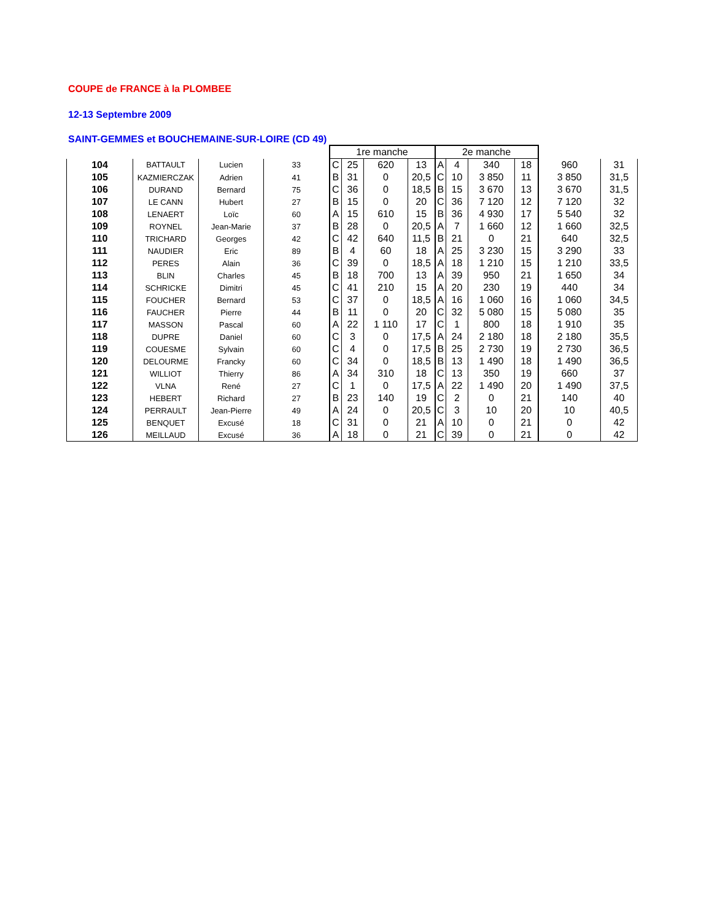COUPE de FRANCE à la PLOMBEE
12-13 Septembre 2009
SAINT-GEMMES et BOUCHEMAINE-SUR-LOIRE (CD 49)
| | | | | 1re manche | | | | 2e manche | | | | | |
| --- | --- | --- | --- | --- | --- | --- | --- | --- | --- | --- | --- | --- | --- |
| 104 | BATTAULT | Lucien | 33 | C | 25 | 620 | 13 | A | 4 | 340 | 18 | 960 | 31 |
| 105 | KAZMIERCZAK | Adrien | 41 | B | 31 | 0 | 20,5 | C | 10 | 3 850 | 11 | 3 850 | 31,5 |
| 106 | DURAND | Bernard | 75 | C | 36 | 0 | 18,5 | B | 15 | 3 670 | 13 | 3 670 | 31,5 |
| 107 | LE CANN | Hubert | 27 | B | 15 | 0 | 20 | C | 36 | 7 120 | 12 | 7 120 | 32 |
| 108 | LENAERT | Loïc | 60 | A | 15 | 610 | 15 | B | 36 | 4 930 | 17 | 5 540 | 32 |
| 109 | ROYNEL | Jean-Marie | 37 | B | 28 | 0 | 20,5 | A | 7 | 1 660 | 12 | 1 660 | 32,5 |
| 110 | TRICHARD | Georges | 42 | C | 42 | 640 | 11,5 | B | 21 | 0 | 21 | 640 | 32,5 |
| 111 | NAUDIER | Eric | 89 | B | 4 | 60 | 18 | A | 25 | 3 230 | 15 | 3 290 | 33 |
| 112 | PERES | Alain | 36 | C | 39 | 0 | 18,5 | A | 18 | 1 210 | 15 | 1 210 | 33,5 |
| 113 | BLIN | Charles | 45 | B | 18 | 700 | 13 | A | 39 | 950 | 21 | 1 650 | 34 |
| 114 | SCHRICKE | Dimitri | 45 | C | 41 | 210 | 15 | A | 20 | 230 | 19 | 440 | 34 |
| 115 | FOUCHER | Bernard | 53 | C | 37 | 0 | 18,5 | A | 16 | 1 060 | 16 | 1 060 | 34,5 |
| 116 | FAUCHER | Pierre | 44 | B | 11 | 0 | 20 | C | 32 | 5 080 | 15 | 5 080 | 35 |
| 117 | MASSON | Pascal | 60 | A | 22 | 1 110 | 17 | C | 1 | 800 | 18 | 1 910 | 35 |
| 118 | DUPRE | Daniel | 60 | C | 3 | 0 | 17,5 | A | 24 | 2 180 | 18 | 2 180 | 35,5 |
| 119 | COUESME | Sylvain | 60 | C | 4 | 0 | 17,5 | B | 25 | 2 730 | 19 | 2 730 | 36,5 |
| 120 | DELOURME | Francky | 60 | C | 34 | 0 | 18,5 | B | 13 | 1 490 | 18 | 1 490 | 36,5 |
| 121 | WILLIOT | Thierry | 86 | A | 34 | 310 | 18 | C | 13 | 350 | 19 | 660 | 37 |
| 122 | VLNA | René | 27 | C | 1 | 0 | 17,5 | A | 22 | 1 490 | 20 | 1 490 | 37,5 |
| 123 | HEBERT | Richard | 27 | B | 23 | 140 | 19 | C | 2 | 0 | 21 | 140 | 40 |
| 124 | PERRAULT | Jean-Pierre | 49 | A | 24 | 0 | 20,5 | C | 3 | 10 | 20 | 10 | 40,5 |
| 125 | BENQUET | Excusé | 18 | C | 31 | 0 | 21 | A | 10 | 0 | 21 | 0 | 42 |
| 126 | MEILLAUD | Excusé | 36 | A | 18 | 0 | 21 | C | 39 | 0 | 21 | 0 | 42 |